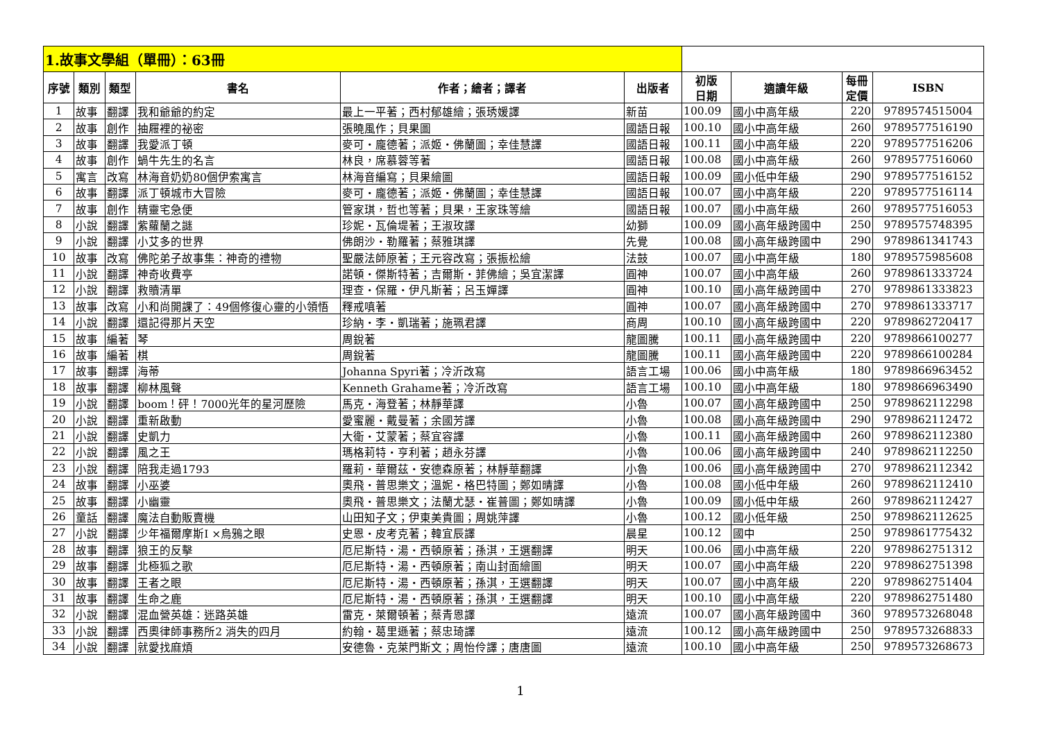| 1.故事文學組（單冊）：63冊 | | | | | | | | | |
| 序號 | 類別 | 類型 | 書名 | 作者；繪者；譯者 | 出版者 | 初版 日期 | 適讀年級 | 每冊 定價 | ISBN |
| 1 | 故事 | 翻譯 | 我和爺爺的約定 | 最上一平著；西村郁雄繪；張琇媛譯 | 新苗 | 100.09 | 國小中高年級 | 220 | 9789574515004 |
| 2 | 故事 | 創作 | 抽屜裡的祕密 | 張曉風作；貝果圖 | 國語日報 | 100.10 | 國小中高年級 | 260 | 9789577516190 |
| 3 | 故事 | 翻譯 | 我愛派丁頓 | 麥可・龐德著；派姬・佛蘭圖；幸佳慧譯 | 國語日報 | 100.11 | 國小中高年級 | 220 | 9789577516206 |
| 4 | 故事 | 創作 | 蝸牛先生的名言 | 林良，席慕蓉等著 | 國語日報 | 100.08 | 國小中高年級 | 260 | 9789577516060 |
| 5 | 寓言 | 改寫 | 林海音奶奶80個伊索寓言 | 林海音編寫；貝果繪圖 | 國語日報 | 100.09 | 國小低中年級 | 290 | 9789577516152 |
| 6 | 故事 | 翻譯 | 派丁頓城市大冒險 | 麥可・龐德著；派姬・佛蘭圖；幸佳慧譯 | 國語日報 | 100.07 | 國小中高年級 | 220 | 9789577516114 |
| 7 | 故事 | 創作 | 精靈宅急便 | 管家琪，哲也等著；貝果，王家珠等繪 | 國語日報 | 100.07 | 國小中高年級 | 260 | 9789577516053 |
| 8 | 小說 | 翻譯 | 紫蘿蘭之謎 | 珍妮・瓦倫堤著；王淑玫譯 | 幼獅 | 100.09 | 國小高年級跨國中 | 250 | 9789575748395 |
| 9 | 小說 | 翻譯 | 小艾多的世界 | 佛朗沙・勒羅著；蔡雅琪譯 | 先覺 | 100.08 | 國小高年級跨國中 | 290 | 9789861341743 |
| 10 | 故事 | 改寫 | 佛陀弟子故事集：神奇的禮物 | 聖嚴法師原著；王元容改寫；張振松繪 | 法鼓 | 100.07 | 國小中高年級 | 180 | 9789575985608 |
| 11 | 小說 | 翻譯 | 神奇收費亭 | 諾頓・傑斯特著；吉爾斯・菲佛繪；吳宜潔譯 | 圓神 | 100.07 | 國小中高年級 | 260 | 9789861333724 |
| 12 | 小說 | 翻譯 | 救贖清單 | 理查・保羅・伊凡斯著；呂玉嬋譯 | 圓神 | 100.10 | 國小高年級跨國中 | 270 | 9789861333823 |
| 13 | 故事 | 改寫 | 小和尚開課了：49個修復心靈的小領悟 | 釋戒嗔著 | 圓神 | 100.07 | 國小高年級跨國中 | 270 | 9789861333717 |
| 14 | 小說 | 翻譯 | 還記得那片天空 | 珍納・李・凱瑞著；施珮君譯 | 商周 | 100.10 | 國小高年級跨國中 | 220 | 9789862720417 |
| 15 | 故事 | 編著 | 琴 | 周銳著 | 龍圖騰 | 100.11 | 國小高年級跨國中 | 220 | 9789866100277 |
| 16 | 故事 | 編著 | 棋 | 周銳著 | 龍圖騰 | 100.11 | 國小高年級跨國中 | 220 | 9789866100284 |
| 17 | 故事 | 翻譯 | 海蒂 | Johanna Spyri著；冷沂改寫 | 語言工場 | 100.06 | 國小中高年級 | 180 | 9789866963452 |
| 18 | 故事 | 翻譯 | 柳林風聲 | Kenneth Grahame著；冷沂改寫 | 語言工場 | 100.10 | 國小中高年級 | 180 | 9789866963490 |
| 19 | 小說 | 翻譯 | boom！砰！7000光年的星河歷險 | 馬克・海登著；林靜華譯 | 小魯 | 100.07 | 國小高年級跨國中 | 250 | 9789862112298 |
| 20 | 小說 | 翻譯 | 重新啟動 | 愛蜜麗・戴曼著；余國芳譯 | 小魯 | 100.08 | 國小高年級跨國中 | 290 | 9789862112472 |
| 21 | 小說 | 翻譯 | 史凱力 | 大衛・艾蒙著；蔡宜容譯 | 小魯 | 100.11 | 國小高年級跨國中 | 260 | 9789862112380 |
| 22 | 小說 | 翻譯 | 風之王 | 瑪格莉特・亨利著；趙永芬譯 | 小魯 | 100.06 | 國小高年級跨國中 | 240 | 9789862112250 |
| 23 | 小說 | 翻譯 | 陪我走過1793 | 羅莉・華爾茲・安德森原著；林靜華翻譯 | 小魯 | 100.06 | 國小高年級跨國中 | 270 | 9789862112342 |
| 24 | 故事 | 翻譯 | 小巫婆 | 奧飛・普思樂文；溫妮・格巴特圖；鄭如晴譯 | 小魯 | 100.08 | 國小低中年級 | 260 | 9789862112410 |
| 25 | 故事 | 翻譯 | 小幽靈 | 奧飛・普思樂文；法蘭尤瑟・崔普圖；鄭如晴譯 | 小魯 | 100.09 | 國小低中年級 | 260 | 9789862112427 |
| 26 | 童話 | 翻譯 | 魔法自動販賣機 | 山田知子文；伊東美貴圖；周姚萍譯 | 小魯 | 100.12 | 國小低年級 | 250 | 9789862112625 |
| 27 | 小說 | 翻譯 | 少年福爾摩斯I ×烏鴉之眼 | 史恩・皮考克著；韓宜辰譯 | 晨星 | 100.12 | 國中 | 250 | 9789861775432 |
| 28 | 故事 | 翻譯 | 狼王的反擊 | 厄尼斯特・湯・西頓原著；孫淇，王選翻譯 | 明天 | 100.06 | 國小中高年級 | 220 | 9789862751312 |
| 29 | 故事 | 翻譯 | 北極狐之歌 | 厄尼斯特・湯・西頓原著；南山封面繪圖 | 明天 | 100.07 | 國小中高年級 | 220 | 9789862751398 |
| 30 | 故事 | 翻譯 | 王者之眼 | 厄尼斯特・湯・西頓原著；孫淇，王選翻譯 | 明天 | 100.07 | 國小中高年級 | 220 | 9789862751404 |
| 31 | 故事 | 翻譯 | 生命之鹿 | 厄尼斯特・湯・西頓原著；孫淇，王選翻譯 | 明天 | 100.10 | 國小中高年級 | 220 | 9789862751480 |
| 32 | 小說 | 翻譯 | 混血營英雄：迷路英雄 | 雷克・萊爾頓著；蔡青恩譯 | 遠流 | 100.07 | 國小高年級跨國中 | 360 | 9789573268048 |
| 33 | 小說 | 翻譯 | 西奧律師事務所2 消失的四月 | 約翰・葛里遜著；蔡忠琦譯 | 遠流 | 100.12 | 國小高年級跨國中 | 250 | 9789573268833 |
| 34 | 小說 | 翻譯 | 就愛找麻煩 | 安德魯・克萊門斯文；周怡伶譯；唐唐圖 | 遠流 | 100.10 | 國小中高年級 | 250 | 9789573268673 |
1